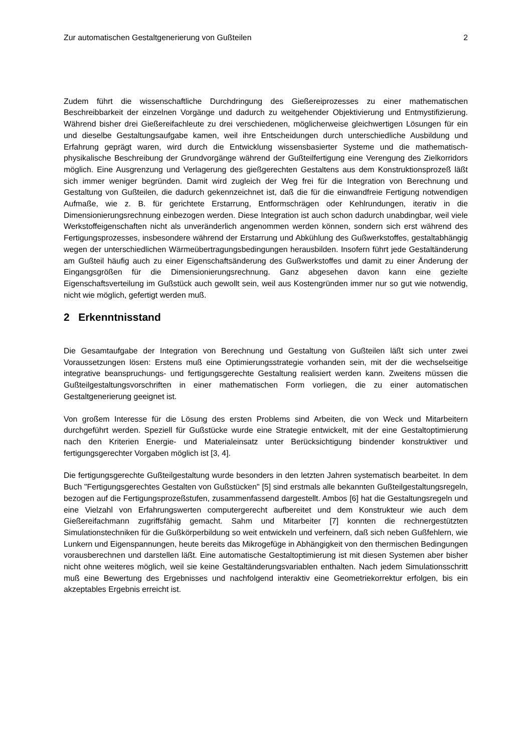Zur automatischen Gestaltgenerierung von Gußteilen 2
Zudem führt die wissenschaftliche Durchdringung des Gießereiprozesses zu einer mathematischen Beschreibbarkeit der einzelnen Vorgänge und dadurch zu weitgehender Objektivierung und Entmystifizierung. Während bisher drei Gießereifachleute zu drei verschiedenen, möglicherweise gleichwertigen Lösungen für ein und dieselbe Gestaltungsaufgabe kamen, weil ihre Entscheidungen durch unterschiedliche Ausbildung und Erfahrung geprägt waren, wird durch die Entwicklung wissensbasierter Systeme und die mathematisch-physikalische Beschreibung der Grundvorgänge während der Gußteilfertigung eine Verengung des Zielkorridors möglich. Eine Ausgrenzung und Verlagerung des gießgerechten Gestaltens aus dem Konstruktionsprozeß läßt sich immer weniger begründen. Damit wird zugleich der Weg frei für die Integration von Berechnung und Gestaltung von Gußteilen, die dadurch gekennzeichnet ist, daß die für die einwandfreie Fertigung notwendigen Aufmaße, wie z. B. für gerichtete Erstarrung, Entformschrägen oder Kehlrundungen, iterativ in die Dimensionierungsrechnung einbezogen werden. Diese Integration ist auch schon dadurch unabdingbar, weil viele Werkstoffeigenschaften nicht als unveränderlich angenommen werden können, sondern sich erst während des Fertigungsprozesses, insbesondere während der Erstarrung und Abkühlung des Gußwerkstoffes, gestaltabhängig wegen der unterschiedlichen Wärmeübertragungsbedingungen herausbilden. Insofern führt jede Gestaltänderung am Gußteil häufig auch zu einer Eigenschaftsänderung des Gußwerkstoffes und damit zu einer Änderung der Eingangsgrößen für die Dimensionierungsrechnung. Ganz abgesehen davon kann eine gezielte Eigenschaftsverteilung im Gußstück auch gewollt sein, weil aus Kostengründen immer nur so gut wie notwendig, nicht wie möglich, gefertigt werden muß.
2 Erkenntnisstand
Die Gesamtaufgabe der Integration von Berechnung und Gestaltung von Gußteilen läßt sich unter zwei Voraussetzungen lösen: Erstens muß eine Optimierungsstrategie vorhanden sein, mit der die wechselseitige integrative beanspruchungs- und fertigungsgerechte Gestaltung realisiert werden kann. Zweitens müssen die Gußteilgestaltungsvorschriften in einer mathematischen Form vorliegen, die zu einer automatischen Gestaltgenerierung geeignet ist.
Von großem Interesse für die Lösung des ersten Problems sind Arbeiten, die von Weck und Mitarbeitern durchgeführt werden. Speziell für Gußstücke wurde eine Strategie entwickelt, mit der eine Gestaltoptimierung nach den Kriterien Energie- und Materialeinsatz unter Berücksichtigung bindender konstruktiver und fertigungsgerechter Vorgaben möglich ist [3, 4].
Die fertigungsgerechte Gußteilgestaltung wurde besonders in den letzten Jahren systematisch bearbeitet. In dem Buch "Fertigungsgerechtes Gestalten von Gußstücken" [5] sind erstmals alle bekannten Gußteilgestaltungsregeln, bezogen auf die Fertigungsprozeßstufen, zusammenfassend dargestellt. Ambos [6] hat die Gestaltungsregeln und eine Vielzahl von Erfahrungswerten computergerecht aufbereitet und dem Konstrukteur wie auch dem Gießereifachmann zugriffsfähig gemacht. Sahm und Mitarbeiter [7] konnten die rechnergestützten Simulationstechniken für die Gußkörperbildung so weit entwickeln und verfeinern, daß sich neben Gußfehlern, wie Lunkern und Eigenspannungen, heute bereits das Mikrogefüge in Abhängigkeit von den thermischen Bedingungen vorausberechnen und darstellen läßt. Eine automatische Gestaltoptimierung ist mit diesen Systemen aber bisher nicht ohne weiteres möglich, weil sie keine Gestaltänderungsvariablen enthalten. Nach jedem Simulationsschritt muß eine Bewertung des Ergebnisses und nachfolgend interaktiv eine Geometriekorrektur erfolgen, bis ein akzeptables Ergebnis erreicht ist.